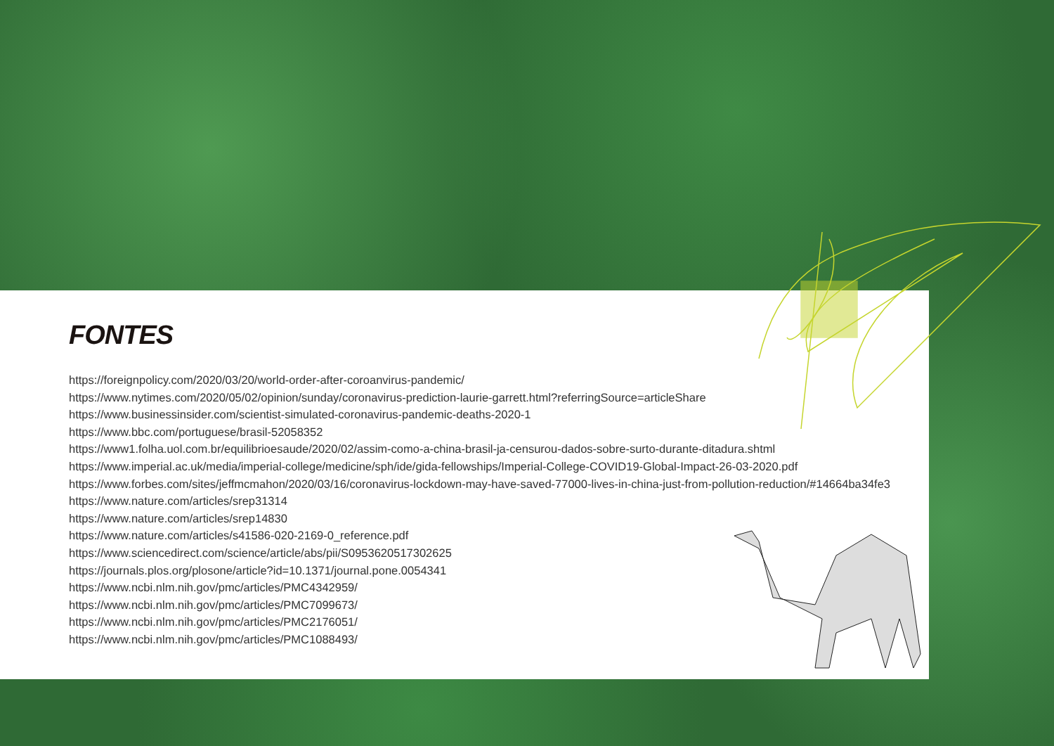FONTES
https://foreignpolicy.com/2020/03/20/world-order-after-coroanvirus-pandemic/
https://www.nytimes.com/2020/05/02/opinion/sunday/coronavirus-prediction-laurie-garrett.html?referringSource=articleShare
https://www.businessinsider.com/scientist-simulated-coronavirus-pandemic-deaths-2020-1
https://www.bbc.com/portuguese/brasil-52058352
https://www1.folha.uol.com.br/equilibrioesaude/2020/02/assim-como-a-china-brasil-ja-censurou-dados-sobre-surto-durante-ditadura.shtml
https://www.imperial.ac.uk/media/imperial-college/medicine/sph/ide/gida-fellowships/Imperial-College-COVID19-Global-Impact-26-03-2020.pdf
https://www.forbes.com/sites/jeffmcmahon/2020/03/16/coronavirus-lockdown-may-have-saved-77000-lives-in-china-just-from-pollution-reduction/#14664ba34fe3
https://www.nature.com/articles/srep31314
https://www.nature.com/articles/srep14830
https://www.nature.com/articles/s41586-020-2169-0_reference.pdf
https://www.sciencedirect.com/science/article/abs/pii/S0953620517302625
https://journals.plos.org/plosone/article?id=10.1371/journal.pone.0054341
https://www.ncbi.nlm.nih.gov/pmc/articles/PMC4342959/
https://www.ncbi.nlm.nih.gov/pmc/articles/PMC7099673/
https://www.ncbi.nlm.nih.gov/pmc/articles/PMC2176051/
https://www.ncbi.nlm.nih.gov/pmc/articles/PMC1088493/